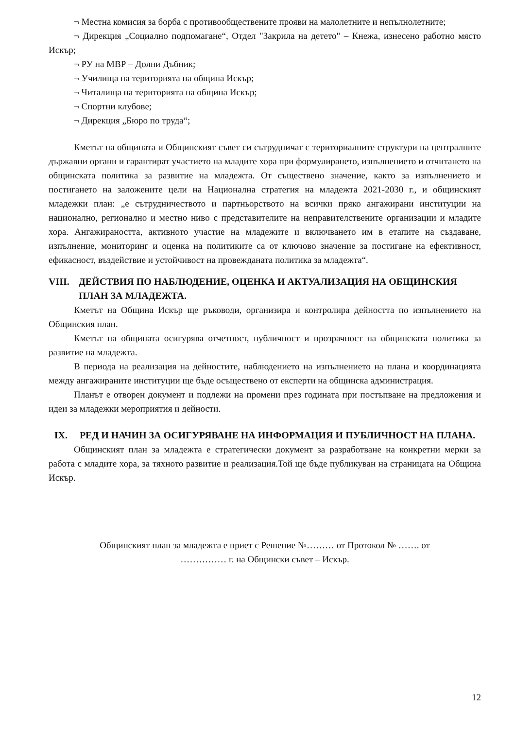¬ Местна комисия за борба с противообществените прояви на малолетните и непълнолетните;
¬ Дирекция „Социално подпомагане“, Отдел "Закрила на детето" – Кнежа, изнесено работно място Искър;
¬ РУ на МВР – Долни Дъбник;
¬ Училища на територията на община Искър;
¬ Читалища на територията на община Искър;
¬ Спортни клубове;
¬ Дирекция „Бюро по труда“;
Кметът на общината и Общинският съвет си сътрудничат с териториалните структури на централните държавни органи и гарантират участието на младите хора при формулирането, изпълнението и отчитането на общинската политика за развитие на младежта. От съществено значение, както за изпълнението и постигането на заложените цели на Национална стратегия на младежта 2021-2030 г., и общинският младежки план: „е сътрудничеството и партньорството на всички пряко ангажирани институции на национално, регионално и местно ниво с представителите на неправителствените организации и младите хора. Ангажираността, активното участие на младежите и включването им в етапите на създаване, изпълнение, мониторинг и оценка на политиките са от ключово значение за постигане на ефективност, ефикасност, въздействие и устойчивост на провежданата политика за младежта“.
VIII. ДЕЙСТВИЯ ПО НАБЛЮДЕНИЕ, ОЦЕНКА И АКТУАЛИЗАЦИЯ НА ОБЩИНСКИЯ ПЛАН ЗА МЛАДЕЖТА.
Кметът на Община Искър ще ръководи, организира и контролира дейността по изпълнението на Общинския план.
Кметът на общината осигурява отчетност, публичност и прозрачност на общинската политика за развитие на младежта.
В периода на реализация на дейностите, наблюдението на изпълнението на плана и координацията между ангажираните институции ще бъде осъществено от експерти на общинска администрация.
Планът е отворен документ и подлежи на промени през годината при постъпване на предложения и идеи за младежки мероприятия и дейности.
IX. РЕД И НАЧИН ЗА ОСИГУРЯВАНЕ НА ИНФОРМАЦИЯ И ПУБЛИЧНОСТ НА ПЛАНА.
Общинският план за младежта е стратегически документ за разработване на конкретни мерки за работа с младите хора, за тяхното развитие и реализация.Той ще бъде публикуван на страницата на Община Искър.
Общинският план за младежта е приет с Решение №……… от Протокол № ……. от
…………… г. на Общински съвет – Искър.
12